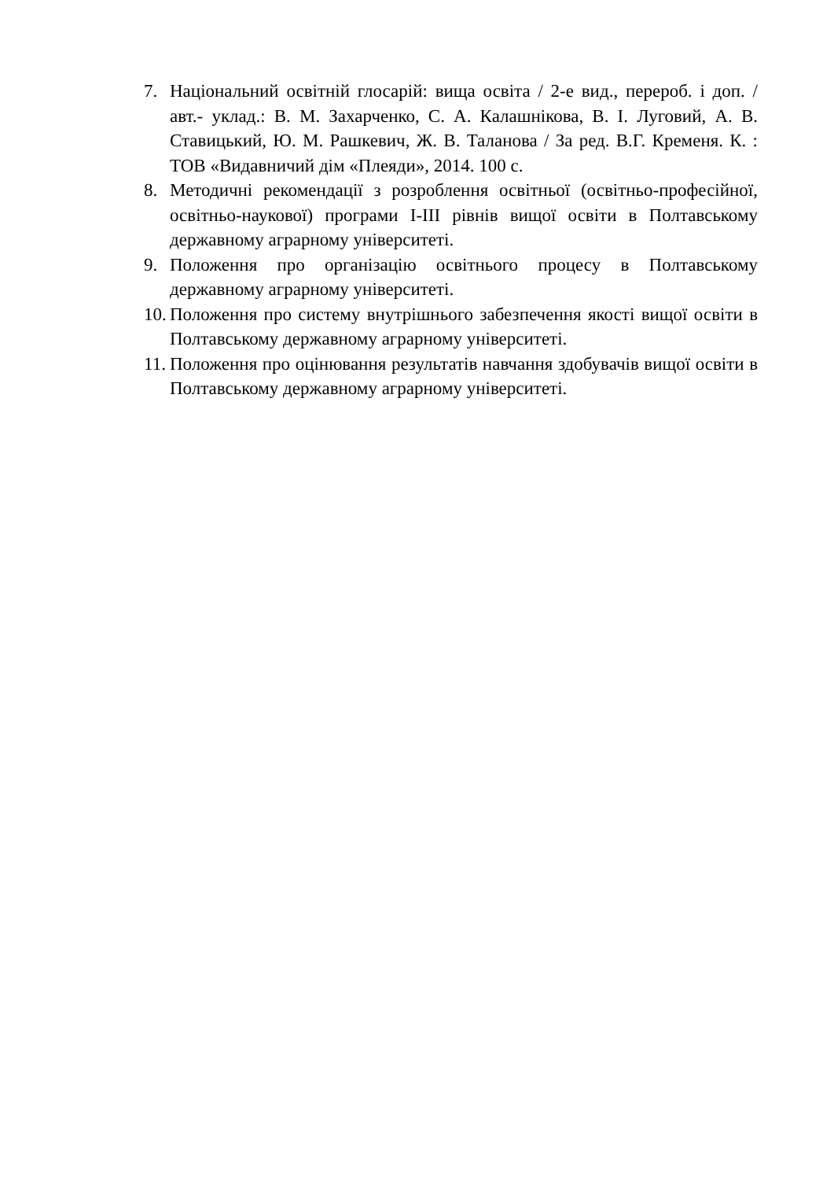7. Національний освітній глосарій: вища освіта / 2-е вид., перероб. і доп. / авт.- уклад.: В. М. Захарченко, С. А. Калашнікова, В. І. Луговий, А. В. Ставицький, Ю. М. Рашкевич, Ж. В. Таланова / За ред. В.Г. Кременя. К. : ТОВ «Видавничий дім «Плеяди», 2014. 100 с.
8. Методичні рекомендації з розроблення освітньої (освітньо-професійної, освітньо-наукової) програми I-III рівнів вищої освіти в Полтавському державному аграрному університеті.
9. Положення про організацію освітнього процесу в Полтавському державному аграрному університеті.
10. Положення про систему внутрішнього забезпечення якості вищої освіти в Полтавському державному аграрному університеті.
11. Положення про оцінювання результатів навчання здобувачів вищої освіти в Полтавському державному аграрному університеті.